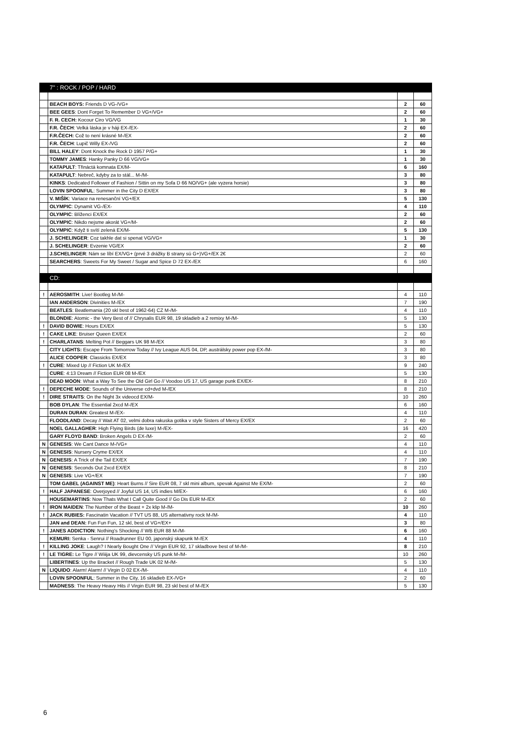| | 7" : ROCK / POP / HARD | | |
| | BEACH BOYS: Friends D VG-/VG+ | 2 | 60 |
| | BEE GEES : Dont Forget To Remember D VG+/VG+ | 2 | 60 |
| | F. R. CECH: Kocour Ciro VG/VG | 1 | 30 |
| | F.R. ČECH : Velká láska je v háji EX-/EX- | 2 | 60 |
| | F.R.ČECH: Což to není krásné M-/EX | 2 | 60 |
| | F.R. ČECH : Lupič Willy EX-/VG | 2 | 60 |
| | BILL HALEY : Dont Knock the Rock D 1957 P/G+ | 1 | 30 |
| | TOMMY JAMES : Hanky Panky D 66 VG/VG+ | 1 | 30 |
| | KATAPULT : Třináctá komnata EX/M- | 6 | 160 |
| | KATAPULT : Nebreč, kdyby za to stál... M-/M- | 3 | 80 |
| | KINKS : Dedicated Follower of Fashion / Sittin on my Sofa D 66 NO/VG+ (ale vyzera horsie) | 3 | 80 |
| | LOVIN SPOONFUL : Summer in the City D EX/EX | 3 | 80 |
| | V. MIŠÍK : Variace na renesanční VG+/EX | 5 | 130 |
| | OLYMPIC : Dynamit VG-/EX- | 4 | 110 |
| | OLYMPIC : Blíženci EX/EX | 2 | 60 |
| | OLYMPIC : Nikdo nejsme akorát VG+/M- | 2 | 60 |
| | OLYMPIC : Když ti svítí zelená EX/M- | 5 | 130 |
| | J. SCHELINGER : Coz takhle dat si spenat VG/VG+ | 1 | 30 |
| | J. SCHELINGER : Evzenie VG/EX | 2 | 60 |
| | J.SCHELINGER : Nám se líbí EX/VG+ (prvé 3 drážky B strany sú G+)VG+/EX 2€ | 2 | 60 |
| | SEARCHERS : Sweets For My Sweet / Sugar and Spice D 72 EX-/EX | 6 | 160 |
| | CD: | | |
| ! | AEROSMITH : Live! Bootleg M-/M- | 4 | 110 |
| | IAN ANDERSON : Divinities M-/EX | 7 | 190 |
| | BEATLES : Beatlemania (20 skl best of 1962-64) CZ M-/M- | 4 | 110 |
| | BLONDIE : Atomic - the Very Best of // Chrysalis EUR 98, 19 skladieb a 2 remixy M-/M- | 5 | 130 |
| ! | DAVID BOWIE : Hours EX/EX | 5 | 130 |
| ! | CAKE LIKE : Bruiser Queen EX/EX | 2 | 60 |
| ! | CHARLATANS : Melting Pot // Beggars UK 98 M-/EX | 3 | 80 |
| | CITY LIGHTS: Escape From Tomorrow Today // Ivy League AUS 04, DP, austrálsky power pop EX-/M- | 3 | 80 |
| | ALICE COOPER : Classicks EX/EX | 3 | 80 |
| ! | CURE : Mixed Up // Fiction UK M-/EX | 9 | 240 |
| | CURE : 4:13 Dream // Fiction EUR 08 M-/EX | 5 | 130 |
| | DEAD MOON : What a Way To See the Old Girl Go // Voodoo US 17, US garage punk EX/EX- | 8 | 210 |
| ! | DEPECHE MODE : Sounds of the Universe cd+dvd M-/EX | 8 | 210 |
| ! | DIRE STRAITS : On the Night 3x videocd EX/M- | 10 | 260 |
| | BOB DYLAN : The Essential 2xcd M-/EX | 6 | 160 |
| | DURAN DURAN : Greatest M-/EX- | 4 | 110 |
| | FLOODLAND : Decay // Wait AT 02, velmi dobra rakuska gotika v style Sisters of Mercy EX/EX | 2 | 60 |
| | NOEL GALLAGHER : High Flying Birds (de luxe) M-/EX- | 16 | 420 |
| | GARY FLOYD BAND : Broken Angels D EX-/M- | 2 | 60 |
| N | GENESIS : We Cant Dance M-/VG+ | 4 | 110 |
| N | GENESIS : Nursery Cryme EX/EX | 4 | 110 |
| N | GENESIS : A Trick of the Tail EX/EX | 7 | 190 |
| N | GENESIS : Seconds Out 2xcd EX/EX | 8 | 210 |
| N | GENESIS : Live VG+/EX | 7 | 190 |
| | TOM GABEL (AGAINST ME) : Heart Burns // Sire EUR 08, 7 skl mini album, spevak Against Me EX/M- | 2 | 60 |
| ! | HALF JAPANESE : Overjoyed // Joyful US 14, US indies M/EX- | 6 | 160 |
| | HOUSEMARTINS : Now Thats What I Call Quite Good // Go Dis EUR M-/EX | 2 | 60 |
| ! | IRON MAIDEN : The Number of the Beast + 2x klip M-/M- | 10 | 260 |
| ! | JACK RUBIES: Fascinatin Vacation // TVT US 88, US alternativny rock M-/M- | 4 | 110 |
| | JAN and DEAN: Fun Fun Fun, 12 skl, best of VG+/EX+ | 3 | 80 |
| ! | JANES ADDICTION : Nothing's Shocking // WB EUR 88 M-/M- | 6 | 160 |
| | KEMURI: Senka - Senrui // Roadrunner EU 00, japonský skapunk M-/EX | 4 | 110 |
| ! | KILLING JOKE : Laugh? I Nearly Bought One // Virgin EUR 92, 17 skladbove best of M-/M- | 8 | 210 |
| ! | LE TIGRE: Le Tigre // Wiiija UK 99, dievcensky US punk M-/M- | 10 | 260 |
| | LIBERTINES : Up the Bracket // Rough Trade UK 02 M-/M- | 5 | 130 |
| N | LIQUIDO : Alarm! Alarm! // Virgin D 02 EX-/M- | 4 | 110 |
| | LOVIN SPOONFUL : Summer in the City, 16 skladieb EX-/VG+ | 2 | 60 |
| | MADNESS : The Heavy Heavy Hits // Virgin EUR 98, 23 skl best of M-/EX | 5 | 130 |
6